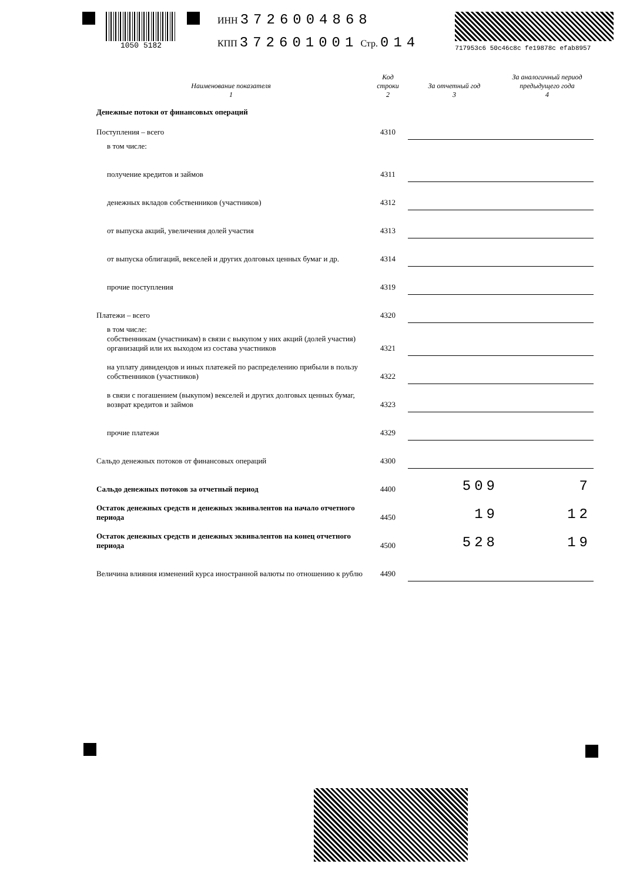1050 5182
ИНН 3726004868
КПП 372601001 Стр. 014
717953c6 50c46c8c fe19878c efab8957
| Наименование показателя 1 | Код строки 2 | За отчетный год 3 | За аналогичный период предыдущего года 4 |
| --- | --- | --- | --- |
| Денежные потоки от финансовых операций | | | |
| Поступления – всего | 4310 | | |
| в том числе: | | | |
| получение кредитов и займов | 4311 | | |
| денежных вкладов собственников (участников) | 4312 | | |
| от выпуска акций, увеличения долей участия | 4313 | | |
| от выпуска облигаций, векселей и других долговых ценных бумаг и др. | 4314 | | |
| прочие поступления | 4319 | | |
| Платежи – всего | 4320 | | |
| в том числе: собственникам (участникам) в связи с выкупом у них акций (долей участия) организаций или их выходом из состава участников | 4321 | | |
| на уплату дивидендов и иных платежей по распределению прибыли в пользу собственников (участников) | 4322 | | |
| в связи с погашением (выкупом) векселей и других долговых ценных бумаг, возврат кредитов и займов | 4323 | | |
| прочие платежи | 4329 | | |
| Сальдо денежных потоков от финансовых операций | 4300 | | |
| Сальдо денежных потоков за отчетный период | 4400 | 509 | 7 |
| Остаток денежных средств и денежных эквивалентов на начало отчетного периода | 4450 | 19 | 12 |
| Остаток денежных средств и денежных эквивалентов на конец отчетного периода | 4500 | 528 | 19 |
| Величина влияния изменений курса иностранной валюты по отношению к рублю | 4490 | | |